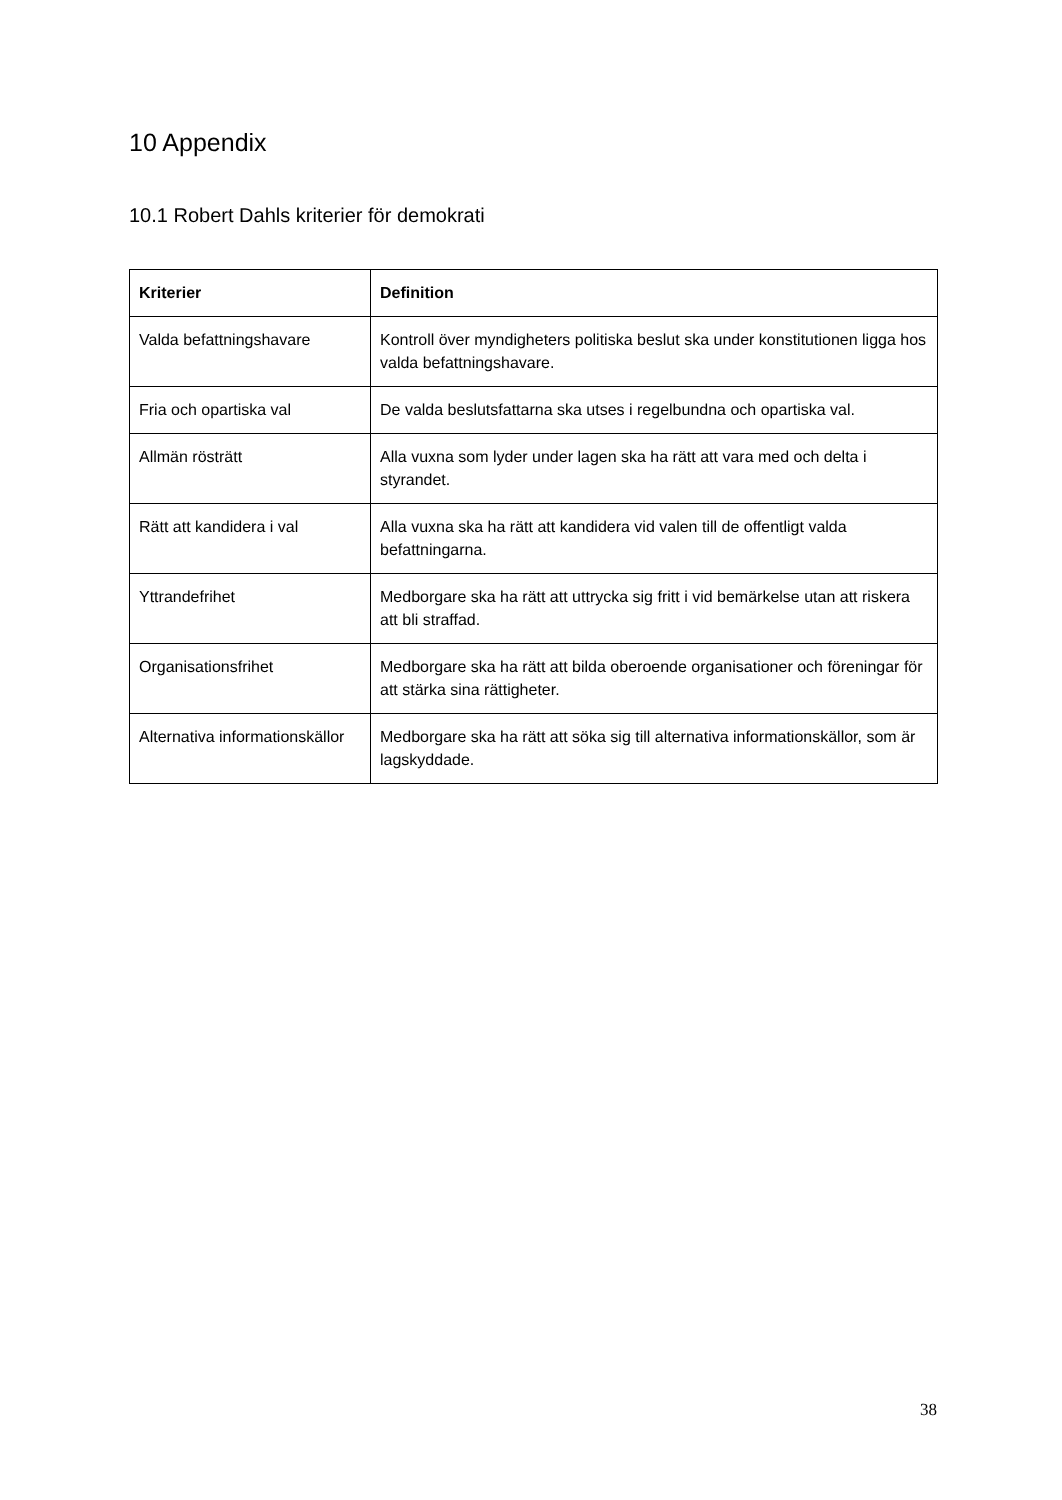10 Appendix
10.1 Robert Dahls kriterier för demokrati
| Kriterier | Definition |
| --- | --- |
| Valda befattningshavare | Kontroll över myndigheters politiska beslut ska under konstitutionen ligga hos valda befattningshavare. |
| Fria och opartiska val | De valda beslutsfattarna ska utses i regelbundna och opartiska val. |
| Allmän rösträtt | Alla vuxna som lyder under lagen ska ha rätt att vara med och delta i styrandet. |
| Rätt att kandidera i val | Alla vuxna ska ha rätt att kandidera vid valen till de offentligt valda befattningarna. |
| Yttrandefrihet | Medborgare ska ha rätt att uttrycka sig fritt i vid bemärkelse utan att riskera att bli straffad. |
| Organisationsfrihet | Medborgare ska ha rätt att bilda oberoende organisationer och föreningar för att stärka sina rättigheter. |
| Alternativa informationskällor | Medborgare ska ha rätt att söka sig till alternativa informationskällor, som är lagskyddade. |
38